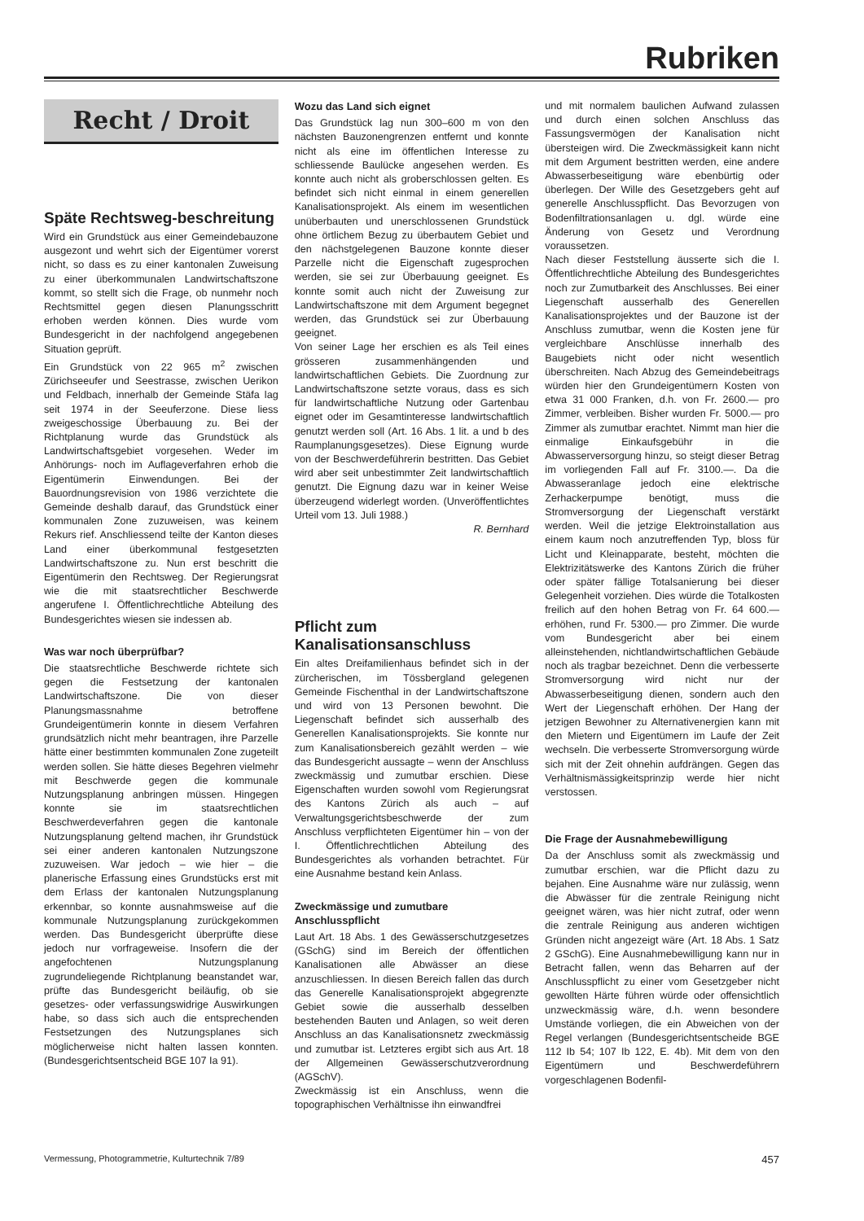Rubriken
Recht / Droit
Späte Rechtsweg-beschreitung
Wird ein Grundstück aus einer Gemeindebauzone ausgezont und wehrt sich der Eigentümer vorerst nicht, so dass es zu einer kantonalen Zuweisung zu einer überkommunalen Landwirtschaftszone kommt, so stellt sich die Frage, ob nunmehr noch Rechtsmittel gegen diesen Planungsschritt erhoben werden können. Dies wurde vom Bundesgericht in der nachfolgend angegebenen Situation geprüft.
Ein Grundstück von 22 965 m<sup>2</sup> zwischen Zürichseeufer und Seestrasse, zwischen Uerikon und Feldbach, innerhalb der Gemeinde Stäfa lag seit 1974 in der Seeuferzone. Diese liess zweigeschossige Überbauung zu. Bei der Richtplanung wurde das Grundstück als Landwirtschaftsgebiet vorgesehen. Weder im Anhörungs- noch im Auflageverfahren erhob die Eigentümerin Einwendungen. Bei der Bauordnungsrevision von 1986 verzichtete die Gemeinde deshalb darauf, das Grundstück einer kommunalen Zone zuzuweisen, was keinem Rekurs rief. Anschliessend teilte der Kanton dieses Land einer überkommunal festgesetzten Landwirtschaftszone zu. Nun erst beschritt die Eigentümerin den Rechtsweg. Der Regierungsrat wie die mit staatsrechtlicher Beschwerde angerufene I. Öffentlichrechtliche Abteilung des Bundesgerichtes wiesen sie indessen ab.
Was war noch überprüfbar?
Die staatsrechtliche Beschwerde richtete sich gegen die Festsetzung der kantonalen Landwirtschaftszone. Die von dieser Planungsmassnahme betroffene Grundeigentümerin konnte in diesem Verfahren grundsätzlich nicht mehr beantragen, ihre Parzelle hätte einer bestimmten kommunalen Zone zugeteilt werden sollen. Sie hätte dieses Begehren vielmehr mit Beschwerde gegen die kommunale Nutzungsplanung anbringen müssen. Hingegen konnte sie im staatsrechtlichen Beschwerdeverfahren gegen die kantonale Nutzungsplanung geltend machen, ihr Grundstück sei einer anderen kantonalen Nutzungszone zuzuweisen. War jedoch – wie hier – die planerische Erfassung eines Grundstücks erst mit dem Erlass der kantonalen Nutzungsplanung erkennbar, so konnte ausnahmsweise auf die kommunale Nutzungsplanung zurückgekommen werden. Das Bundesgericht überprüfte diese jedoch nur vorfrageweise. Insofern die der angefochtenen Nutzungsplanung zugrundeliegende Richtplanung beanstandet war, prüfte das Bundesgericht beiläufig, ob sie gesetzes- oder verfassungswidrige Auswirkungen habe, so dass sich auch die entsprechenden Festsetzungen des Nutzungsplanes sich möglicherweise nicht halten lassen konnten. (Bundesgerichtsentscheid BGE 107 Ia 91).
Wozu das Land sich eignet
Das Grundstück lag nun 300–600 m von den nächsten Bauzonengrenzen entfernt und konnte nicht als eine im öffentlichen Interesse zu schliessende Baulücke angesehen werden. Es konnte auch nicht als groberschlossen gelten. Es befindet sich nicht einmal in einem generellen Kanalisationsprojekt. Als einem im wesentlichen unüberbauten und unerschlossenen Grundstück ohne örtlichem Bezug zu überbautem Gebiet und den nächstgelegenen Bauzone konnte dieser Parzelle nicht die Eigenschaft zugesprochen werden, sie sei zur Überbauung geeignet. Es konnte somit auch nicht der Zuweisung zur Landwirtschaftszone mit dem Argument begegnet werden, das Grundstück sei zur Überbauung geeignet.
Von seiner Lage her erschien es als Teil eines grösseren zusammenhängenden und landwirtschaftlichen Gebiets. Die Zuordnung zur Landwirtschaftszone setzte voraus, dass es sich für landwirtschaftliche Nutzung oder Gartenbau eignet oder im Gesamtinteresse landwirtschaftlich genutzt werden soll (Art. 16 Abs. 1 lit. a und b des Raumplanungsgesetzes). Diese Eignung wurde von der Beschwerdeführerin bestritten. Das Gebiet wird aber seit unbestimmter Zeit landwirtschaftlich genutzt. Die Eignung dazu war in keiner Weise überzeugend widerlegt worden. (Unveröffentlichtes Urteil vom 13. Juli 1988.)
R. Bernhard
Pflicht zum Kanalisationsanschluss
Ein altes Dreifamilienhaus befindet sich in der zürcherischen, im Tössbergland gelegenen Gemeinde Fischenthal in der Landwirtschaftszone und wird von 13 Personen bewohnt. Die Liegenschaft befindet sich ausserhalb des Generellen Kanalisationsprojekts. Sie konnte nur zum Kanalisationsbereich gezählt werden – wie das Bundesgericht aussagte – wenn der Anschluss zweckmässig und zumutbar erschien. Diese Eigenschaften wurden sowohl vom Regierungsrat des Kantons Zürich als auch – auf Verwaltungsgerichtsbeschwerde der zum Anschluss verpflichteten Eigentümer hin – von der I. Öffentlichrechtlichen Abteilung des Bundesgerichtes als vorhanden betrachtet. Für eine Ausnahme bestand kein Anlass.
Zweckmässige und zumutbare Anschlusspflicht
Laut Art. 18 Abs. 1 des Gewässerschutzgesetzes (GSchG) sind im Bereich der öffentlichen Kanalisationen alle Abwässer an diese anzuschliessen. In diesen Bereich fallen das durch das Generelle Kanalisationsprojekt abgegrenzte Gebiet sowie die ausserhalb desselben bestehenden Bauten und Anlagen, so weit deren Anschluss an das Kanalisationsnetz zweckmässig und zumutbar ist. Letzteres ergibt sich aus Art. 18 der Allgemeinen Gewässerschutzverordnung (AGSchV).
Zweckmässig ist ein Anschluss, wenn die topographischen Verhältnisse ihn einwandfrei
und mit normalem baulichen Aufwand zulassen und durch einen solchen Anschluss das Fassungsvermögen der Kanalisation nicht übersteigen wird. Die Zweckmässigkeit kann nicht mit dem Argument bestritten werden, eine andere Abwasserbeseitigung wäre ebenbürtig oder überlegen. Der Wille des Gesetzgebers geht auf generelle Anschlusspflicht. Das Bevorzugen von Bodenfiltrationsanlagen u. dgl. würde eine Änderung von Gesetz und Verordnung voraussetzen.
Nach dieser Feststellung äusserte sich die I. Öffentlichrechtliche Abteilung des Bundesgerichtes noch zur Zumutbarkeit des Anschlusses. Bei einer Liegenschaft ausserhalb des Generellen Kanalisationsprojektes und der Bauzone ist der Anschluss zumutbar, wenn die Kosten jene für vergleichbare Anschlüsse innerhalb des Baugebiets nicht oder nicht wesentlich überschreiten. Nach Abzug des Gemeindebeitrags würden hier den Grundeigentümern Kosten von etwa 31 000 Franken, d.h. von Fr. 2600.— pro Zimmer, verbleiben. Bisher wurden Fr. 5000.— pro Zimmer als zumutbar erachtet. Nimmt man hier die einmalige Einkaufsgebühr in die Abwasserversorgung hinzu, so steigt dieser Betrag im vorliegenden Fall auf Fr. 3100.—. Da die Abwasseranlage jedoch eine elektrische Zerhackerpumpe benötigt, muss die Stromversorgung der Liegenschaft verstärkt werden. Weil die jetzige Elektroinstallation aus einem kaum noch anzutreffenden Typ, bloss für Licht und Kleinapparate, besteht, möchten die Elektrizitätswerke des Kantons Zürich die früher oder später fällige Totalsanierung bei dieser Gelegenheit vorziehen. Dies würde die Totalkosten freilich auf den hohen Betrag von Fr. 64 600.— erhöhen, rund Fr. 5300.— pro Zimmer. Die wurde vom Bundesgericht aber bei einem alleinstehenden, nichtlandwirtschaftlichen Gebäude noch als tragbar bezeichnet. Denn die verbesserte Stromversorgung wird nicht nur der Abwasserbeseitigung dienen, sondern auch den Wert der Liegenschaft erhöhen. Der Hang der jetzigen Bewohner zu Alternativenergien kann mit den Mietern und Eigentümern im Laufe der Zeit wechseln. Die verbesserte Stromversorgung würde sich mit der Zeit ohnehin aufdrängen. Gegen das Verhältnismässigkeitsprinzip werde hier nicht verstossen.
Die Frage der Ausnahmebewilligung
Da der Anschluss somit als zweckmässig und zumutbar erschien, war die Pflicht dazu zu bejahen. Eine Ausnahme wäre nur zulässig, wenn die Abwässer für die zentrale Reinigung nicht geeignet wären, was hier nicht zutraf, oder wenn die zentrale Reinigung aus anderen wichtigen Gründen nicht angezeigt wäre (Art. 18 Abs. 1 Satz 2 GSchG). Eine Ausnahmebewilligung kann nur in Betracht fallen, wenn das Beharren auf der Anschlusspflicht zu einer vom Gesetzgeber nicht gewollten Härte führen würde oder offensichtlich unzweckmässig wäre, d.h. wenn besondere Umstände vorliegen, die ein Abweichen von der Regel verlangen (Bundesgerichtsentscheide BGE 112 Ib 54; 107 Ib 122, E. 4b). Mit dem von den Eigentümern und Beschwerdeführern vorgeschlagenen Bodenfil-
Vermessung, Photogrammetrie, Kulturtechnik 7/89 457